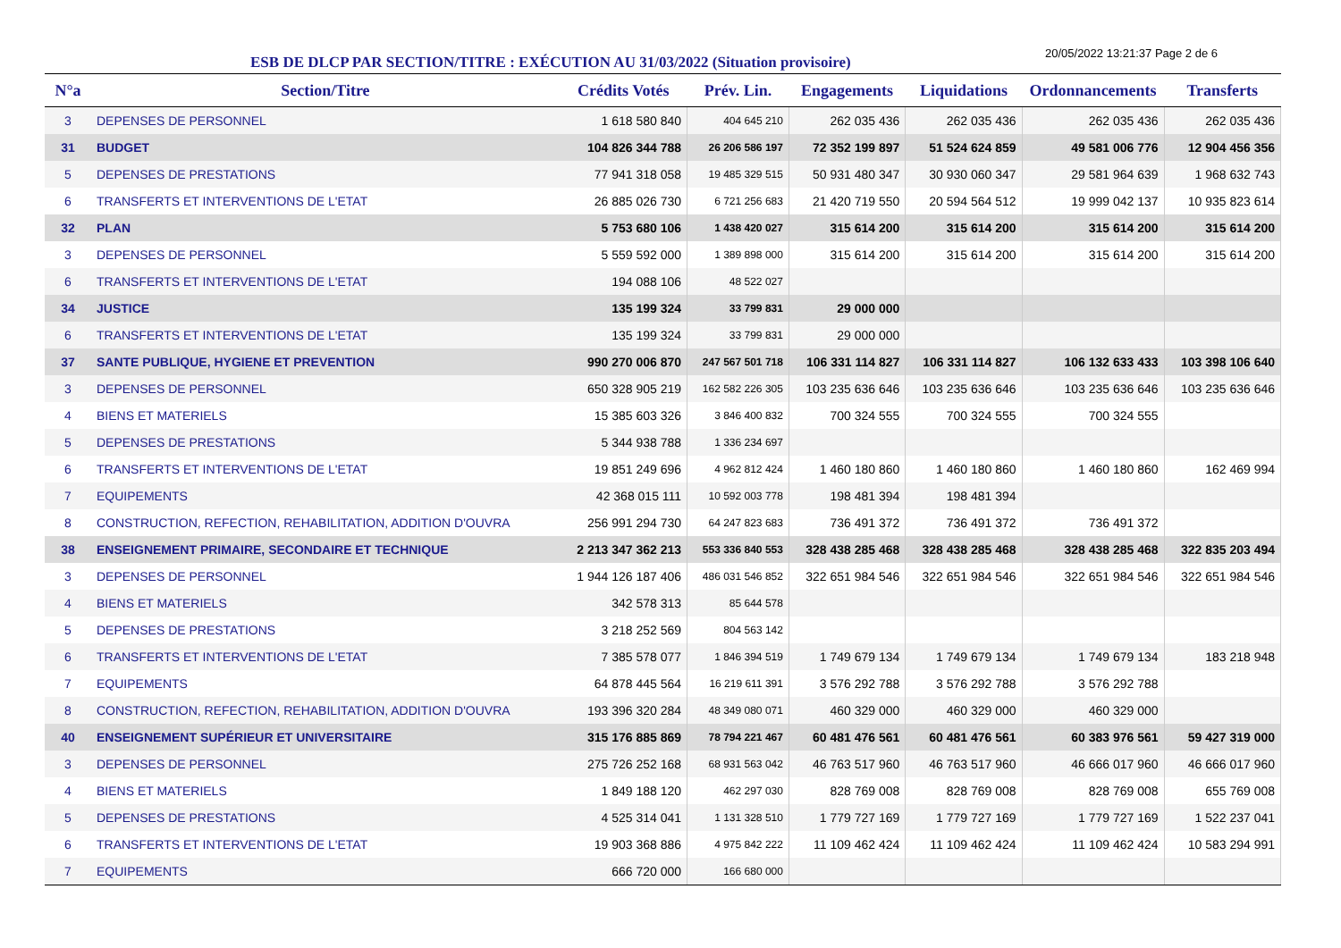ESB DE DLCP PAR SECTION/TITRE : EXÉCUTION AU 31/03/2022 (Situation provisoire)
20/05/2022 13:21:37 Page 2 de 6
| N°a | Section/Titre | Crédits Votés | Prév. Lin. | Engagements | Liquidations | Ordonnancements | Transferts |
| --- | --- | --- | --- | --- | --- | --- | --- |
| 3 | DEPENSES DE PERSONNEL | 1 618 580 840 | 404 645 210 | 262 035 436 | 262 035 436 | 262 035 436 | 262 035 436 |
| 31 | BUDGET | 104 826 344 788 | 26 206 586 197 | 72 352 199 897 | 51 524 624 859 | 49 581 006 776 | 12 904 456 356 |
| 5 | DEPENSES DE PRESTATIONS | 77 941 318 058 | 19 485 329 515 | 50 931 480 347 | 30 930 060 347 | 29 581 964 639 | 1 968 632 743 |
| 6 | TRANSFERTS ET INTERVENTIONS DE L'ETAT | 26 885 026 730 | 6 721 256 683 | 21 420 719 550 | 20 594 564 512 | 19 999 042 137 | 10 935 823 614 |
| 32 | PLAN | 5 753 680 106 | 1 438 420 027 | 315 614 200 | 315 614 200 | 315 614 200 | 315 614 200 |
| 3 | DEPENSES DE PERSONNEL | 5 559 592 000 | 1 389 898 000 | 315 614 200 | 315 614 200 | 315 614 200 | 315 614 200 |
| 6 | TRANSFERTS ET INTERVENTIONS DE L'ETAT | 194 088 106 | 48 522 027 | | | | |
| 34 | JUSTICE | 135 199 324 | 33 799 831 | 29 000 000 | | | |
| 6 | TRANSFERTS ET INTERVENTIONS DE L'ETAT | 135 199 324 | 33 799 831 | 29 000 000 | | | |
| 37 | SANTE PUBLIQUE, HYGIENE ET PREVENTION | 990 270 006 870 | 247 567 501 718 | 106 331 114 827 | 106 331 114 827 | 106 132 633 433 | 103 398 106 640 |
| 3 | DEPENSES DE PERSONNEL | 650 328 905 219 | 162 582 226 305 | 103 235 636 646 | 103 235 636 646 | 103 235 636 646 | 103 235 636 646 |
| 4 | BIENS ET MATERIELS | 15 385 603 326 | 3 846 400 832 | 700 324 555 | 700 324 555 | 700 324 555 | |
| 5 | DEPENSES DE PRESTATIONS | 5 344 938 788 | 1 336 234 697 | | | | |
| 6 | TRANSFERTS ET INTERVENTIONS DE L'ETAT | 19 851 249 696 | 4 962 812 424 | 1 460 180 860 | 1 460 180 860 | 1 460 180 860 | 162 469 994 |
| 7 | EQUIPEMENTS | 42 368 015 111 | 10 592 003 778 | 198 481 394 | 198 481 394 | | |
| 8 | CONSTRUCTION, REFECTION, REHABILITATION, ADDITION D'OUVRA | 256 991 294 730 | 64 247 823 683 | 736 491 372 | 736 491 372 | 736 491 372 | |
| 38 | ENSEIGNEMENT PRIMAIRE, SECONDAIRE ET TECHNIQUE | 2 213 347 362 213 | 553 336 840 553 | 328 438 285 468 | 328 438 285 468 | 328 438 285 468 | 322 835 203 494 |
| 3 | DEPENSES DE PERSONNEL | 1 944 126 187 406 | 486 031 546 852 | 322 651 984 546 | 322 651 984 546 | 322 651 984 546 | 322 651 984 546 |
| 4 | BIENS ET MATERIELS | 342 578 313 | 85 644 578 | | | | |
| 5 | DEPENSES DE PRESTATIONS | 3 218 252 569 | 804 563 142 | | | | |
| 6 | TRANSFERTS ET INTERVENTIONS DE L'ETAT | 7 385 578 077 | 1 846 394 519 | 1 749 679 134 | 1 749 679 134 | 1 749 679 134 | 183 218 948 |
| 7 | EQUIPEMENTS | 64 878 445 564 | 16 219 611 391 | 3 576 292 788 | 3 576 292 788 | 3 576 292 788 | |
| 8 | CONSTRUCTION, REFECTION, REHABILITATION, ADDITION D'OUVRA | 193 396 320 284 | 48 349 080 071 | 460 329 000 | 460 329 000 | 460 329 000 | |
| 40 | ENSEIGNEMENT SUPÉRIEUR ET UNIVERSITAIRE | 315 176 885 869 | 78 794 221 467 | 60 481 476 561 | 60 481 476 561 | 60 383 976 561 | 59 427 319 000 |
| 3 | DEPENSES DE PERSONNEL | 275 726 252 168 | 68 931 563 042 | 46 763 517 960 | 46 763 517 960 | 46 666 017 960 | 46 666 017 960 |
| 4 | BIENS ET MATERIELS | 1 849 188 120 | 462 297 030 | 828 769 008 | 828 769 008 | 828 769 008 | 655 769 008 |
| 5 | DEPENSES DE PRESTATIONS | 4 525 314 041 | 1 131 328 510 | 1 779 727 169 | 1 779 727 169 | 1 779 727 169 | 1 522 237 041 |
| 6 | TRANSFERTS ET INTERVENTIONS DE L'ETAT | 19 903 368 886 | 4 975 842 222 | 11 109 462 424 | 11 109 462 424 | 11 109 462 424 | 10 583 294 991 |
| 7 | EQUIPEMENTS | 666 720 000 | 166 680 000 | | | | |